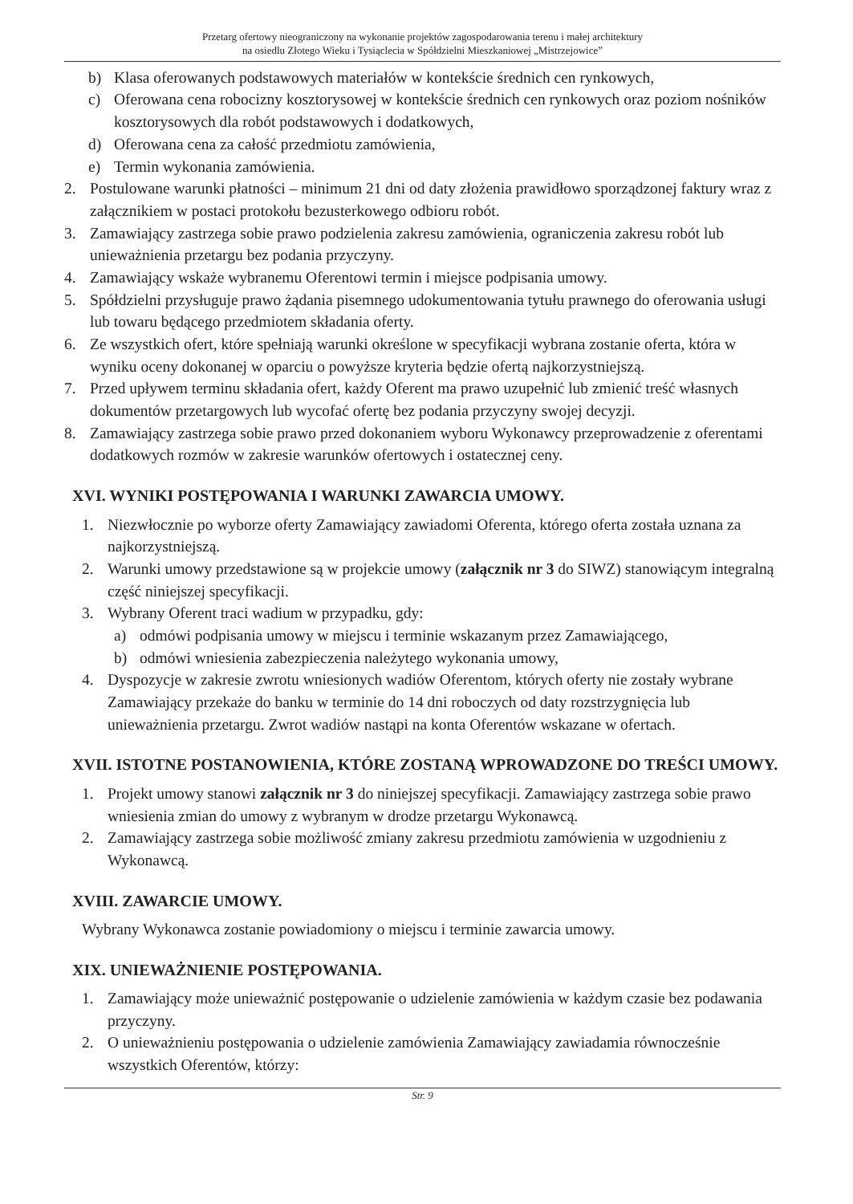Przetarg ofertowy nieograniczony na wykonanie projektów zagospodarowania terenu i małej architektury
na osiedlu Złotego Wieku i Tysiąclecia w Spółdzielni Mieszkaniowej „Mistrzejowice”
b) Klasa oferowanych podstawowych materiałów w kontekście średnich cen rynkowych,
c) Oferowana cena robocizny kosztorysowej w kontekście średnich cen rynkowych oraz poziom nośników kosztorysowych dla robót podstawowych i dodatkowych,
d) Oferowana cena za całość przedmiotu zamówienia,
e) Termin wykonania zamówienia.
2. Postulowane warunki płatności – minimum 21 dni od daty złożenia prawidłowo sporządzonej faktury wraz z załącznikiem w postaci protokołu bezusterkowego odbioru robót.
3. Zamawiający zastrzega sobie prawo podzielenia zakresu zamówienia, ograniczenia zakresu robót lub unieważnienia przetargu bez podania przyczyny.
4. Zamawiający wskaże wybranemu Oferentowi termin i miejsce podpisania umowy.
5. Spółdzielni przysługuje prawo żądania pisemnego udokumentowania tytułu prawnego do oferowania usługi lub towaru będącego przedmiotem składania oferty.
6. Ze wszystkich ofert, które spełniają warunki określone w specyfikacji wybrana zostanie oferta, która w wyniku oceny dokonanej w oparciu o powyższe kryteria będzie ofertą najkorzystniejszą.
7. Przed upływem terminu składania ofert, każdy Oferent ma prawo uzupełnić lub zmienić treść własnych dokumentów przetargowych lub wycofać ofertę bez podania przyczyny swojej decyzji.
8. Zamawiający zastrzega sobie prawo przed dokonaniem wyboru Wykonawcy przeprowadzenie z oferentami dodatkowych rozmów w zakresie warunków ofertowych i ostatecznej ceny.
XVI. WYNIKI POSTĘPOWANIA I WARUNKI ZAWARCIA UMOWY.
1. Niezwłocznie po wyborze oferty Zamawiający zawiadomi Oferenta, którego oferta została uznana za najkorzystniejszą.
2. Warunki umowy przedstawione są w projekcie umowy (załącznik nr 3 do SIWZ) stanowiącym integralną część niniejszej specyfikacji.
3. Wybrany Oferent traci wadium w przypadku, gdy:
a) odmówi podpisania umowy w miejscu i terminie wskazanym przez Zamawiającego,
b) odmówi wniesienia zabezpieczenia należytego wykonania umowy,
4. Dyspozycje w zakresie zwrotu wniesionych wadiów Oferentom, których oferty nie zostały wybrane Zamawiający przekaże do banku w terminie do 14 dni roboczych od daty rozstrzygnięcia lub unieważnienia przetargu. Zwrot wadiów nastąpi na konta Oferentów wskazane w ofertach.
XVII. ISTOTNE POSTANOWIENIA, KTÓRE ZOSTANĄ WPROWADZONE DO TREŚCI UMOWY.
1. Projekt umowy stanowi załącznik nr 3 do niniejszej specyfikacji. Zamawiający zastrzega sobie prawo wniesienia zmian do umowy z wybranym w drodze przetargu Wykonawcą.
2. Zamawiający zastrzega sobie możliwość zmiany zakresu przedmiotu zamówienia w uzgodnieniu z Wykonawcą.
XVIII. ZAWARCIE UMOWY.
Wybrany Wykonawca zostanie powiadomiony o miejscu i terminie zawarcia umowy.
XIX. UNIEWAŻNIENIE POSTĘPOWANIA.
1. Zamawiający może unieważnić postępowanie o udzielenie zamówienia w każdym czasie bez podawania przyczyny.
2. O unieważnieniu postępowania o udzielenie zamówienia Zamawiający zawiadamia równocześnie wszystkich Oferentów, którzy:
Str. 9